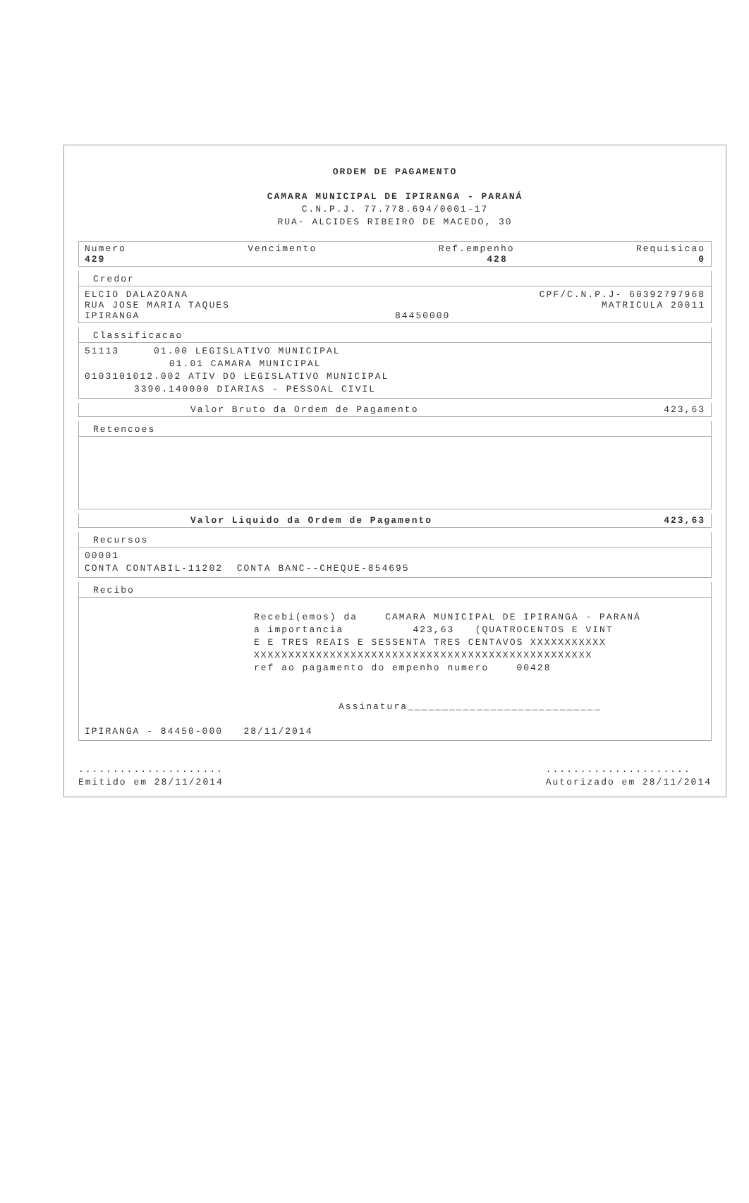ORDEM DE PAGAMENTO
CAMARA MUNICIPAL DE IPIRANGA - PARANÁ
C.N.P.J. 77.778.694/0001-17
RUA- ALCIDES RIBEIRO DE MACEDO, 30
Numero Vencimento Ref.empenho Requisicao
429 428 0
Credor
ELCIO DALAZOANA CPF/C.N.P.J- 60392797968
RUA JOSE MARIA TAQUES MATRICULA 20011
IPIRANGA 84450000
Classificacao
51113 01.00 LEGISLATIVO MUNICIPAL
01.01 CAMARA MUNICIPAL
0103101012.002 ATIV DO LEGISLATIVO MUNICIPAL
3390.140000 DIARIAS - PESSOAL CIVIL
Valor Bruto da Ordem de Pagamento 423,63
Retencoes
Valor Liquido da Ordem de Pagamento 423,63
Recursos
00001
CONTA CONTABIL-11202 CONTA BANC--CHEQUE-854695
Recibo
Recebi(emos) da CAMARA MUNICIPAL DE IPIRANGA - PARANÁ
a importancia 423,63 (QUATROCENTOS E VINT
E E TRES REAIS E SESSENTA TRES CENTAVOS XXXXXXXXXXX
XXXXXXXXXXXXXXXXXXXXXXXXXXXXXXXXXXXXXXXXXXXXXXXXX
ref ao pagamento do empenho numero 00428
Assinatura____________________________
IPIRANGA - 84450-000 28/11/2014
.....................
Emitido em 28/11/2014
.....................
Autorizado em 28/11/2014